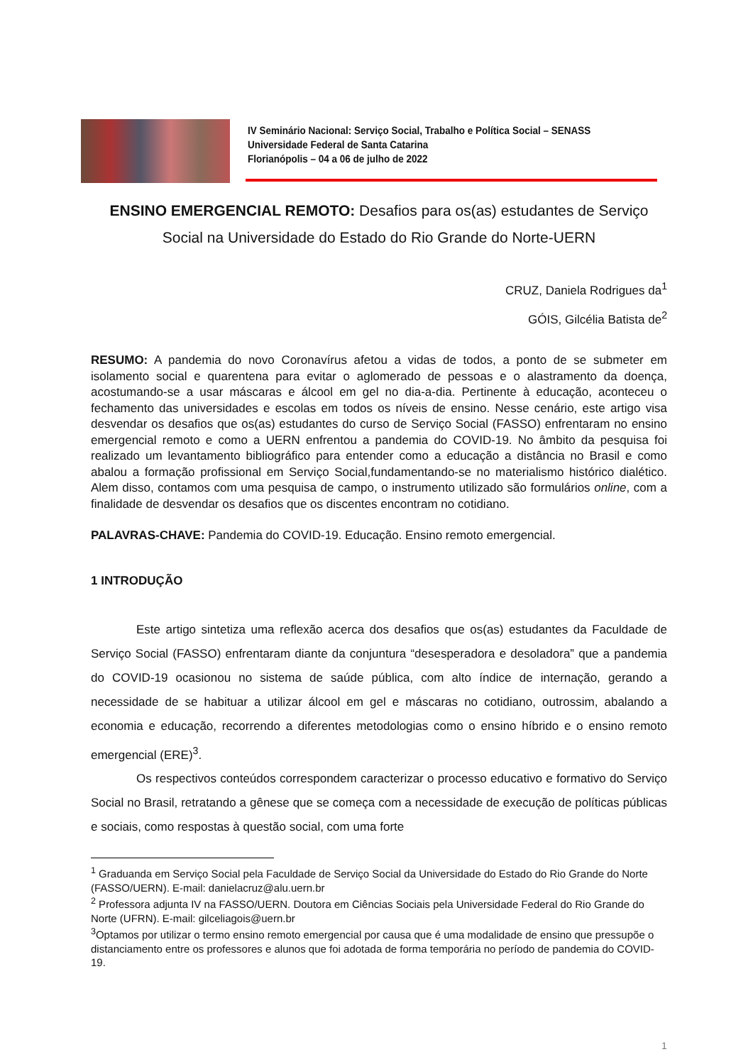IV Seminário Nacional: Serviço Social, Trabalho e Política Social – SENASS
Universidade Federal de Santa Catarina
Florianópolis – 04 a 06 de julho de 2022
ENSINO EMERGENCIAL REMOTO: Desafios para os(as) estudantes de Serviço Social na Universidade do Estado do Rio Grande do Norte-UERN
CRUZ, Daniela Rodrigues da<sup>1</sup>
GÓIS, Gilcélia Batista de<sup>2</sup>
RESUMO: A pandemia do novo Coronavírus afetou a vidas de todos, a ponto de se submeter em isolamento social e quarentena para evitar o aglomerado de pessoas e o alastramento da doença, acostumando-se a usar máscaras e álcool em gel no dia-a-dia. Pertinente à educação, aconteceu o fechamento das universidades e escolas em todos os níveis de ensino. Nesse cenário, este artigo visa desvendar os desafios que os(as) estudantes do curso de Serviço Social (FASSO) enfrentaram no ensino emergencial remoto e como a UERN enfrentou a pandemia do COVID-19. No âmbito da pesquisa foi realizado um levantamento bibliográfico para entender como a educação a distância no Brasil e como abalou a formação profissional em Serviço Social,fundamentando-se no materialismo histórico dialético. Alem disso, contamos com uma pesquisa de campo, o instrumento utilizado são formulários online, com a finalidade de desvendar os desafios que os discentes encontram no cotidiano.
PALAVRAS-CHAVE: Pandemia do COVID-19. Educação. Ensino remoto emergencial.
1 INTRODUÇÃO
Este artigo sintetiza uma reflexão acerca dos desafios que os(as) estudantes da Faculdade de Serviço Social (FASSO) enfrentaram diante da conjuntura “desesperadora e desoladora” que a pandemia do COVID-19 ocasionou no sistema de saúde pública, com alto índice de internação, gerando a necessidade de se habituar a utilizar álcool em gel e máscaras no cotidiano, outrossim, abalando a economia e educação, recorrendo a diferentes metodologias como o ensino híbrido e o ensino remoto emergencial (ERE)<sup>3</sup>.
Os respectivos conteúdos correspondem caracterizar o processo educativo e formativo do Serviço Social no Brasil, retratando a gênese que se começa com a necessidade de execução de políticas públicas e sociais, como respostas à questão social, com uma forte
<sup>1</sup> Graduanda em Serviço Social pela Faculdade de Serviço Social da Universidade do Estado do Rio Grande do Norte (FASSO/UERN). E-mail: danielacruz@alu.uern.br
<sup>2</sup> Professora adjunta IV na FASSO/UERN. Doutora em Ciências Sociais pela Universidade Federal do Rio Grande do Norte (UFRN). E-mail: gilceliagois@uern.br
<sup>3</sup> Optamos por utilizar o termo ensino remoto emergencial por causa que é uma modalidade de ensino que pressupõe o distanciamento entre os professores e alunos que foi adotada de forma temporária no período de pandemia do COVID-19.
1